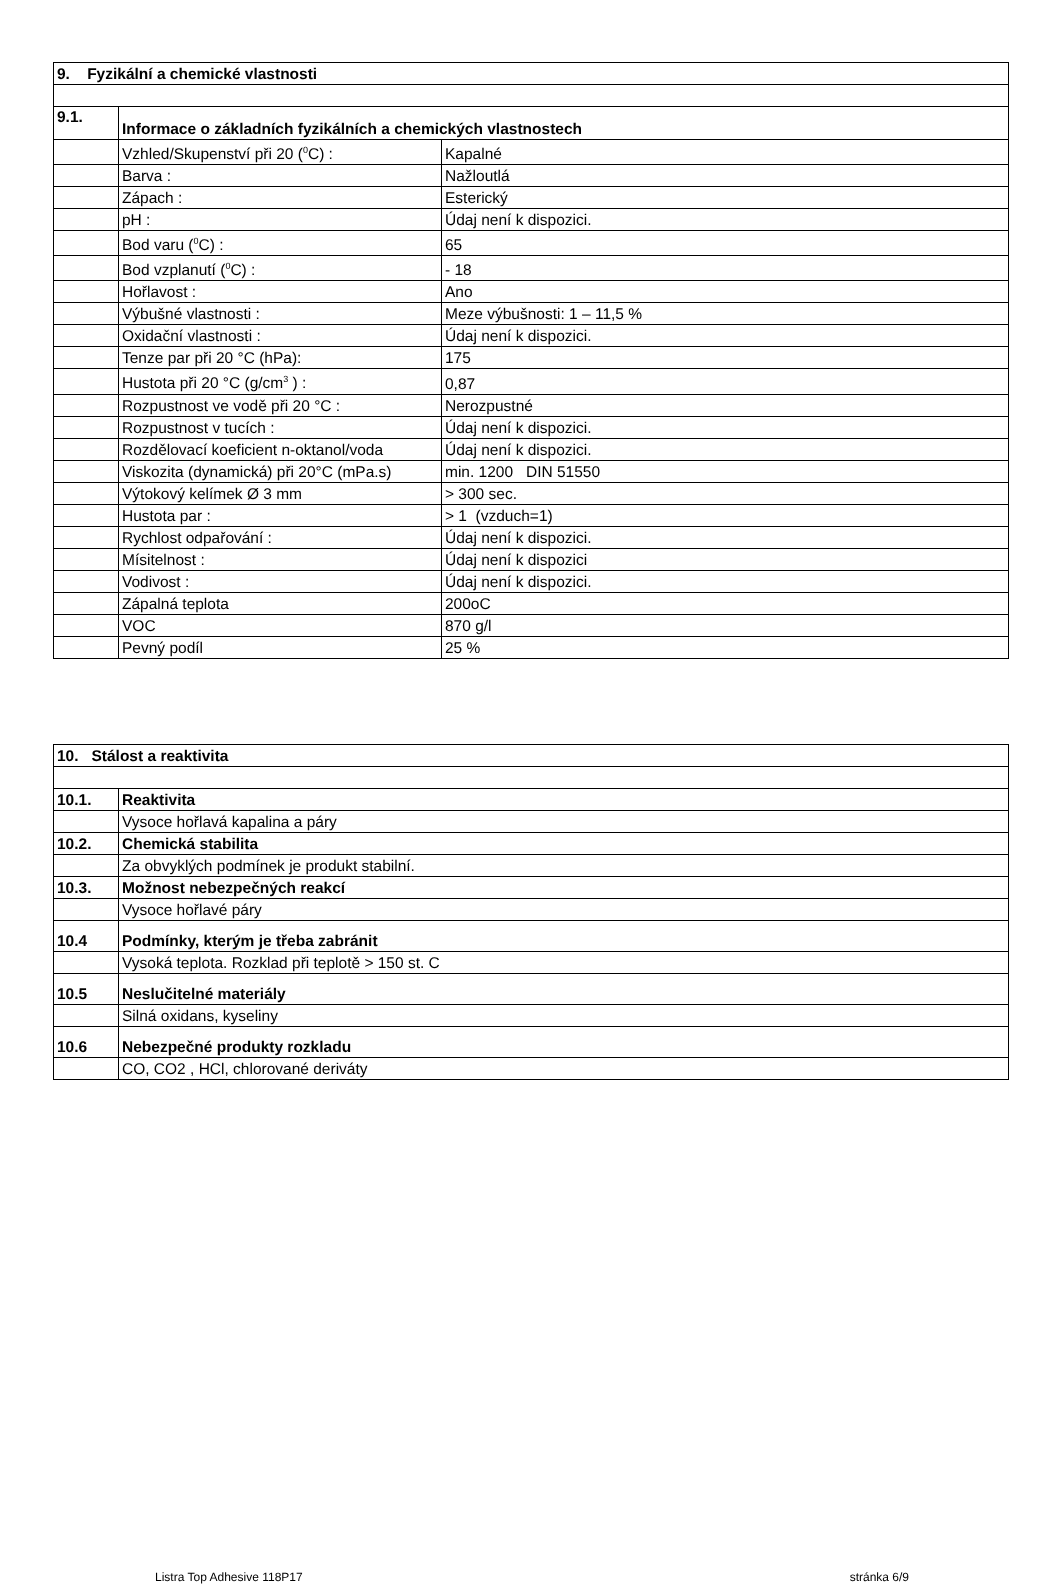| 9. Fyzikální a chemické vlastnosti | | |
| 9.1. | Informace o základních fyzikálních a chemických vlastnostech | |
| | Vzhled/Skupenství při 20 (<sup>0</sup>C) : | Kapalné |
| | Barva : | Nažloutlá |
| | Zápach : | Esterický |
| | pH : | Údaj není k dispozici. |
| | Bod varu (<sup>0</sup>C) : | 65 |
| | Bod vzplanutí (<sup>0</sup>C) : | - 18 |
| | Hořlavost : | Ano |
| | Výbušné vlastnosti : | Meze výbušnosti: 1 – 11,5 % |
| | Oxidační vlastnosti : | Údaj není k dispozici. |
| | Tenze par při 20 °C (hPa): | 175 |
| | Hustota při 20 °C (g/cm<sup>3</sup> ) : | 0,87 |
| | Rozpustnost ve vodě při 20 °C : | Nerozpustné |
| | Rozpustnost v tucích : | Údaj není k dispozici. |
| | Rozdělovací koeficient n-oktanol/voda | Údaj není k dispozici. |
| | Viskozita (dynamická) při 20°C (mPa.s) | min. 1200 DIN 51550 |
| | Výtokový kelímek Ø 3 mm | > 300 sec. |
| | Hustota par : | > 1 (vzduch=1) |
| | Rychlost odpařování : | Údaj není k dispozici. |
| | Mísitelnost : | Údaj není k dispozici |
| | Vodivost : | Údaj není k dispozici. |
| | Zápalná teplota | 200oC |
| | VOC | 870 g/l |
| | Pevný podíl | 25 % |
| 10. Stálost a reaktivita | |
| 10.1. | Reaktivita |
| | Vysoce hořlavá kapalina a páry |
| 10.2. | Chemická stabilita |
| | Za obvyklých podmínek je produkt stabilní. |
| 10.3. | Možnost nebezpečných reakcí |
| | Vysoce hořlavé páry |
| 10.4 | Podmínky, kterým je třeba zabránit |
| | Vysoká teplota. Rozklad při teplotě > 150 st. C |
| 10.5 | Neslučitelné materiály |
| | Silná oxidans, kyseliny |
| 10.6 | Nebezpečné produkty rozkladu |
| | CO, CO2 , HCl, chlorované deriváty |
Listra Top Adhesive 118P17 stránka 6/9